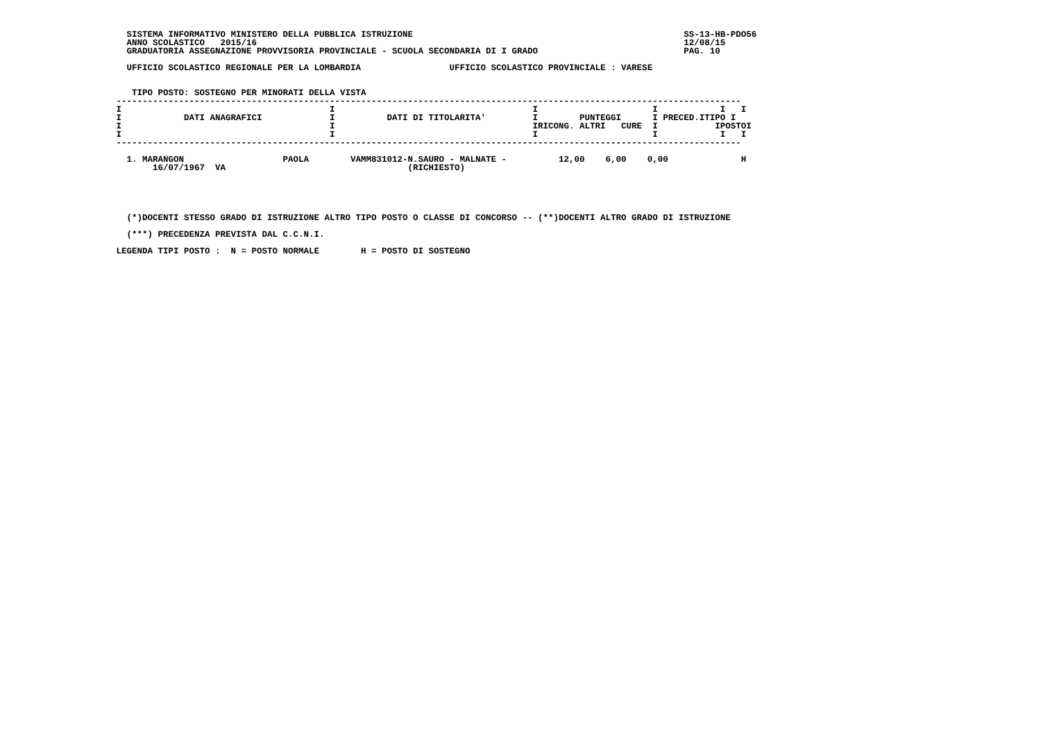SISTEMA INFORMATIVO MINISTERO DELLA PUBBLICA ISTRUZIONE                                                    SS-13-HB-PDO56
   ANNO SCOLASTICO   2015/16                                                                                  12/08/15
   GRADUATORIA ASSEGNAZIONE PROVVISORIA PROVINCIALE - SCUOLA SECONDARIA DI I GRADO                            PAG. 10

   UFFICIO SCOLASTICO REGIONALE PER LA LOMBARDIA                 UFFICIO SCOLASTICO PROVINCIALE : VARESE


    TIPO POSTO: SOSTEGNO PER MINORATI DELLA VISTA
 ------------------------------------------------------------------------------------------------------------------------
 I                                        I                                      I                      I            I   I
 I            DATI ANAGRAFICI             I          DATI DI TITOLARITA'         I        PUNTEGGI      I PRECED.ITIPO I
 I                                        I                                      IRICONG. ALTRI   CURE  I           IPOSTOI
 I                                        I                                      I                      I            I   I
 ------------------------------------------------------------------------------------------------------------------------

   1. MARANGON                   PAOLA        VAMM831012-N.SAURO - MALNATE -          12,00    6,00    0,00              H
        16/07/1967  VA                                   (RICHIESTO)





   (*)DOCENTI STESSO GRADO DI ISTRUZIONE ALTRO TIPO POSTO O CLASSE DI CONCORSO -- (**)DOCENTI ALTRO GRADO DI ISTRUZIONE

   (***) PRECEDENZA PREVISTA DAL C.C.N.I.

 LEGENDA TIPI POSTO :  N = POSTO NORMALE        H = POSTO DI SOSTEGNO